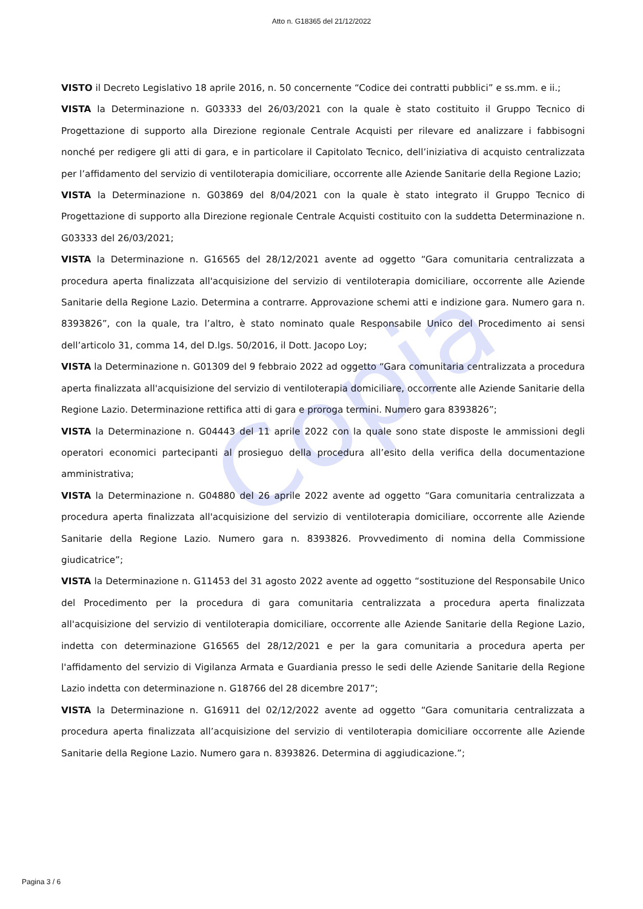Copia
Atto n. G18365 del 21/12/2022
VISTO il Decreto Legislativo 18 aprile 2016, n. 50 concernente “Codice dei contratti pubblici” e ss.mm. e ii.;
VISTA la Determinazione n. G03333 del 26/03/2021 con la quale è stato costituito il Gruppo Tecnico di Progettazione di supporto alla Direzione regionale Centrale Acquisti per rilevare ed analizzare i fabbisogni nonché per redigere gli atti di gara, e in particolare il Capitolato Tecnico, dell’iniziativa di acquisto centralizzata per l’affidamento del servizio di ventiloterapia domiciliare, occorrente alle Aziende Sanitarie della Regione Lazio;
VISTA la Determinazione n. G03869 del 8/04/2021 con la quale è stato integrato il Gruppo Tecnico di Progettazione di supporto alla Direzione regionale Centrale Acquisti costituito con la suddetta Determinazione n. G03333 del 26/03/2021;
VISTA la Determinazione n. G16565 del 28/12/2021 avente ad oggetto “Gara comunitaria centralizzata a procedura aperta finalizzata all'acquisizione del servizio di ventiloterapia domiciliare, occorrente alle Aziende Sanitarie della Regione Lazio. Determina a contrarre. Approvazione schemi atti e indizione gara. Numero gara n. 8393826”, con la quale, tra l’altro, è stato nominato quale Responsabile Unico del Procedimento ai sensi dell’articolo 31, comma 14, del D.lgs. 50/2016, il Dott. Jacopo Loy;
VISTA la Determinazione n. G01309 del 9 febbraio 2022 ad oggetto “Gara comunitaria centralizzata a procedura aperta finalizzata all'acquisizione del servizio di ventiloterapia domiciliare, occorrente alle Aziende Sanitarie della Regione Lazio. Determinazione rettifica atti di gara e proroga termini. Numero gara 8393826”;
VISTA la Determinazione n. G04443 del 11 aprile 2022 con la quale sono state disposte le ammissioni degli operatori economici partecipanti al prosieguo della procedura all’esito della verifica della documentazione amministrativa;
VISTA la Determinazione n. G04880 del 26 aprile 2022 avente ad oggetto “Gara comunitaria centralizzata a procedura aperta finalizzata all'acquisizione del servizio di ventiloterapia domiciliare, occorrente alle Aziende Sanitarie della Regione Lazio. Numero gara n. 8393826. Provvedimento di nomina della Commissione giudicatrice”;
VISTA la Determinazione n. G11453 del 31 agosto 2022 avente ad oggetto “sostituzione del Responsabile Unico del Procedimento per la procedura di gara comunitaria centralizzata a procedura aperta finalizzata all'acquisizione del servizio di ventiloterapia domiciliare, occorrente alle Aziende Sanitarie della Regione Lazio, indetta con determinazione G16565 del 28/12/2021 e per la gara comunitaria a procedura aperta per l'affidamento del servizio di Vigilanza Armata e Guardiania presso le sedi delle Aziende Sanitarie della Regione Lazio indetta con determinazione n. G18766 del 28 dicembre 2017”;
VISTA la Determinazione n. G16911 del 02/12/2022 avente ad oggetto “Gara comunitaria centralizzata a procedura aperta finalizzata all’acquisizione del servizio di ventiloterapia domiciliare occorrente alle Aziende Sanitarie della Regione Lazio. Numero gara n. 8393826. Determina di aggiudicazione.”;
Pagina 3 / 6